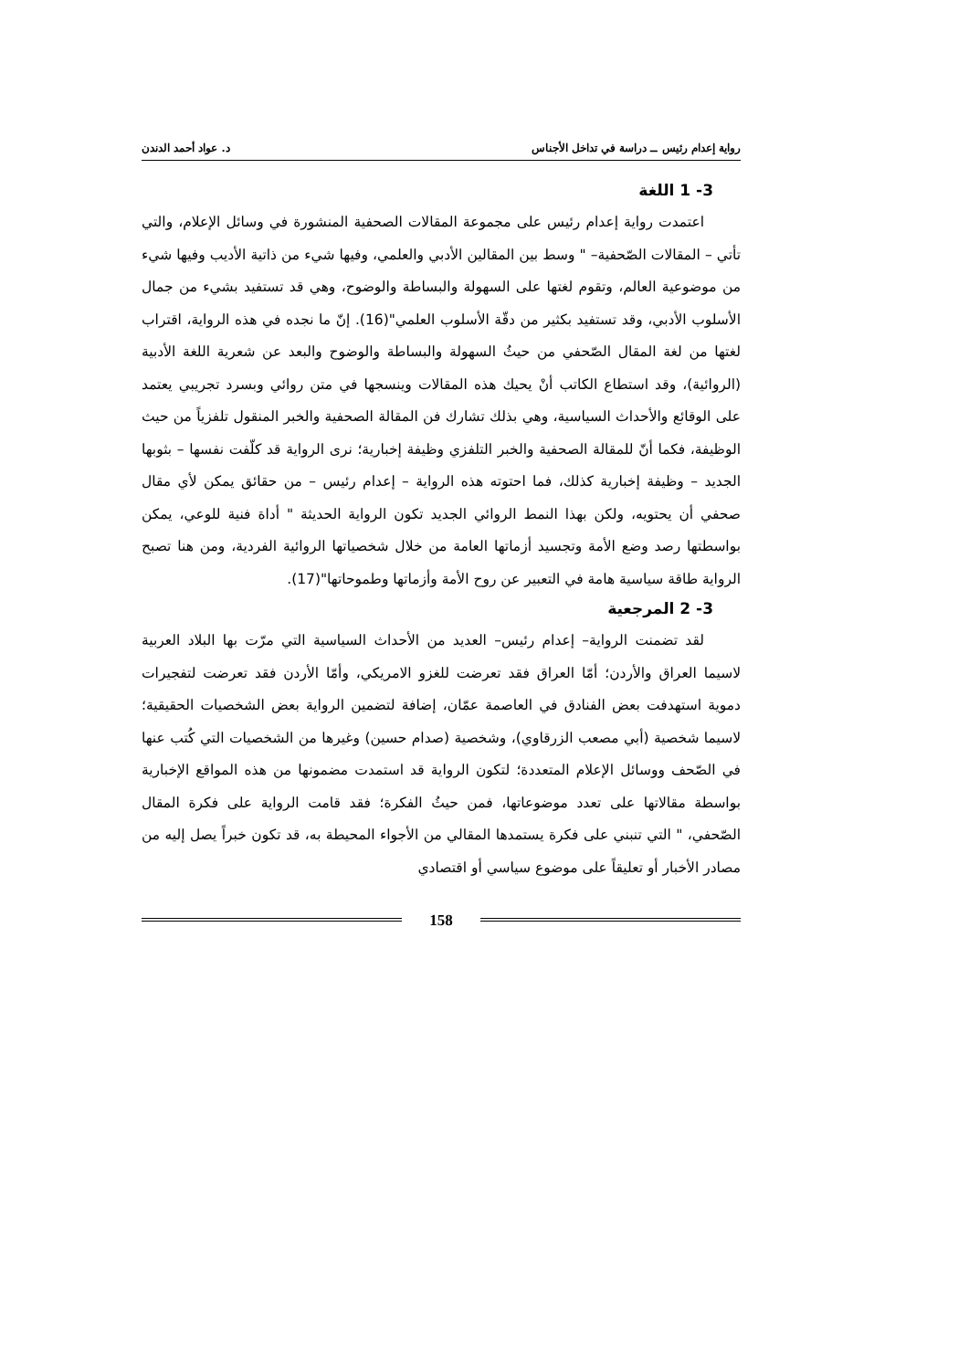رواية إعدام رئيس ــ دراسة في تداخل الأجناس د. عواد أحمد الدندن
3- 1 اللغة
اعتمدت رواية إعدام رئيس على مجموعة المقالات الصحفية المنشورة في وسائل الإعلام، والتي تأتي – المقالات الصّحفية– " وسط بين المقالين الأدبي والعلمي، وفيها شيء من ذاتية الأديب وفيها شيء من موضوعية العالم، وتقوم لغتها على السهولة والبساطة والوضوح، وهي قد تستفيد بشيء من جمال الأسلوب الأدبي، وقد تستفيد بكثير من دقّة الأسلوب العلمي"(16). إنّ ما نجده في هذه الرواية، اقتراب لغتها من لغة المقال الصّحفي من حيثُ السهولة والبساطة والوضوح والبعد عن شعرية اللغة الأدبية (الروائية)، وقد استطاع الكاتب أنْ يحيك هذه المقالات وينسجها في متن روائي وبسرد تجريبي يعتمد على الوقائع والأحداث السياسية، وهي بذلك تشارك فن المقالة الصحفية والخبر المنقول تلفزياً من حيث الوظيفة، فكما أنّ للمقالة الصحفية والخبر التلفزي وظيفة إخبارية؛ نرى الرواية قد كلّفت نفسها – بثوبها الجديد – وظيفة إخبارية كذلك، فما احتوته هذه الرواية – إعدام رئيس – من حقائق يمكن لأي مقال صحفي أن يحتويه، ولكن بهذا النمط الروائي الجديد تكون الرواية الحديثة " أداة فنية للوعي، يمكن بواسطتها رصد وضع الأمة وتجسيد أزماتها العامة من خلال شخصياتها الروائية الفردية، ومن هنا تصبح الرواية طاقة سياسية هامة في التعبير عن روح الأمة وأزماتها وطموحاتها"(17).
3- 2 المرجعية
لقد تضمنت الرواية– إعدام رئيس– العديد من الأحداث السياسية التي مرّت بها البلاد العربية لاسيما العراق والأردن؛ أمّا العراق فقد تعرضت للغزو الامريكي، وأمّا الأردن فقد تعرضت لتفجيرات دموية استهدفت بعض الفنادق في العاصمة عمّان، إضافة لتضمين الرواية بعض الشخصيات الحقيقية؛ لاسيما شخصية (أبي مصعب الزرقاوي)، وشخصية (صدام حسين) وغيرها من الشخصيات التي كُتب عنها في الصّحف ووسائل الإعلام المتعددة؛ لتكون الرواية قد استمدت مضمونها من هذه المواقع الإخبارية بواسطة مقالاتها على تعدد موضوعاتها، فمن حيثُ الفكرة؛ فقد قامت الرواية على فكرة المقال الصّحفي، " التي تنبني على فكرة يستمدها المقالي من الأجواء المحيطة به، قد تكون خبراً يصل إليه من مصادر الأخبار أو تعليقاً على موضوع سياسي أو اقتصادي
158